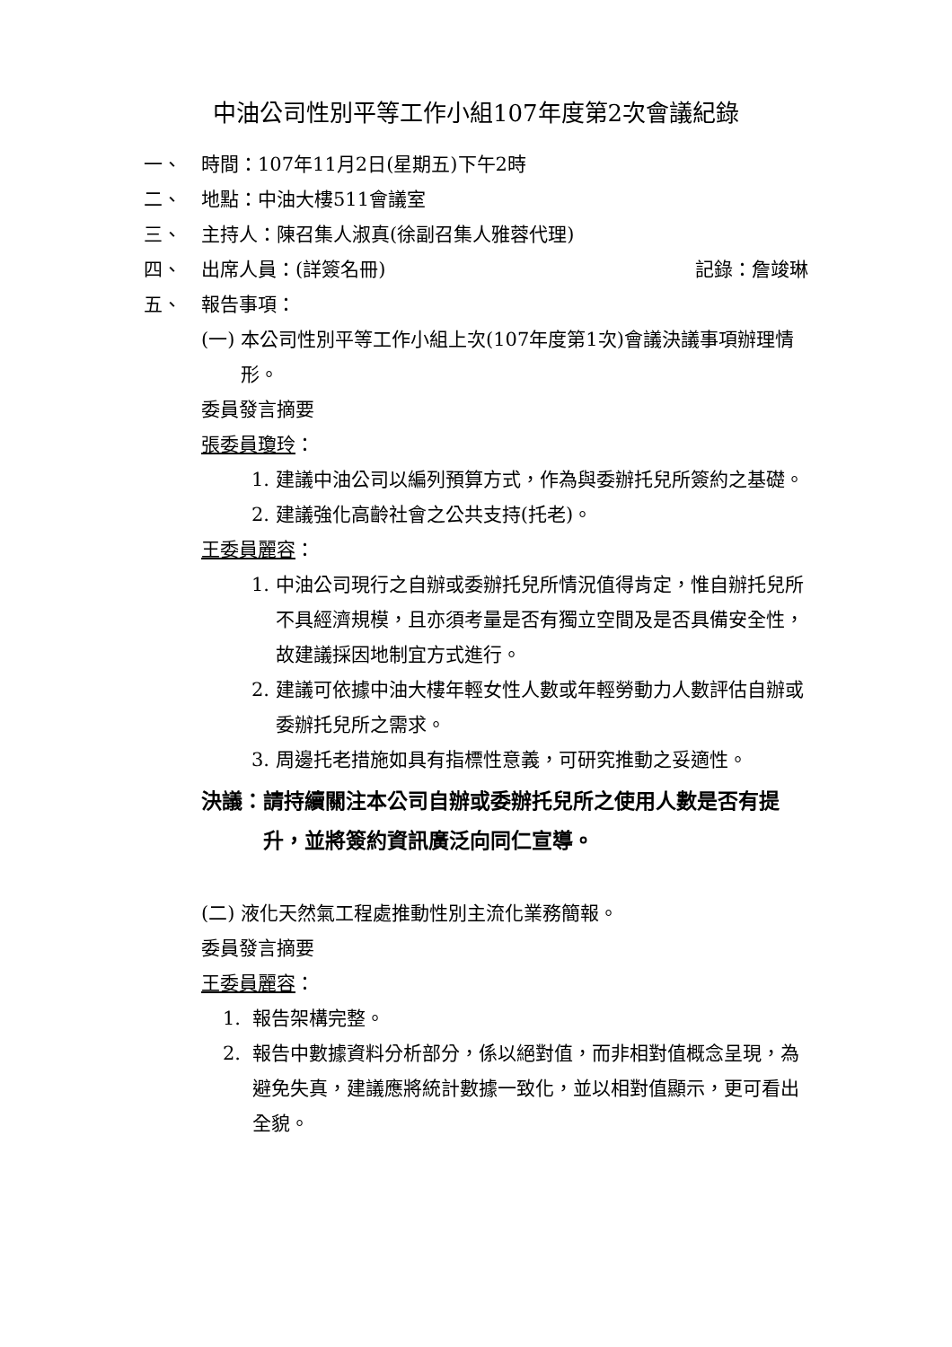中油公司性別平等工作小組107年度第2次會議紀錄
一、 時間：107年11月2日(星期五)下午2時
二、 地點：中油大樓511會議室
三、 主持人：陳召集人淑真(徐副召集人雅蓉代理)
四、 出席人員：(詳簽名冊) 記錄：詹竣琳
五、 報告事項：
(一) 本公司性別平等工作小組上次(107年度第1次)會議決議事項辦理情形。
委員發言摘要
張委員瓊玲：
1. 建議中油公司以編列預算方式，作為與委辦托兒所簽約之基礎。
2. 建議強化高齡社會之公共支持(托老)。
王委員麗容：
1. 中油公司現行之自辦或委辦托兒所情況值得肯定，惟自辦托兒所不具經濟規模，且亦須考量是否有獨立空間及是否具備安全性，故建議採因地制宜方式進行。
2. 建議可依據中油大樓年輕女性人數或年輕勞動力人數評估自辦或委辦托兒所之需求。
3. 周邊托老措施如具有指標性意義，可研究推動之妥適性。
決議： 請持續關注本公司自辦或委辦托兒所之使用人數是否有提升，並將簽約資訊廣泛向同仁宣導。
(二) 液化天然氣工程處推動性別主流化業務簡報。
委員發言摘要
王委員麗容：
1. 報告架構完整。
2. 報告中數據資料分析部分，係以絕對值，而非相對值概念呈現，為避免失真，建議應將統計數據一致化，並以相對值顯示，更可看出全貌。